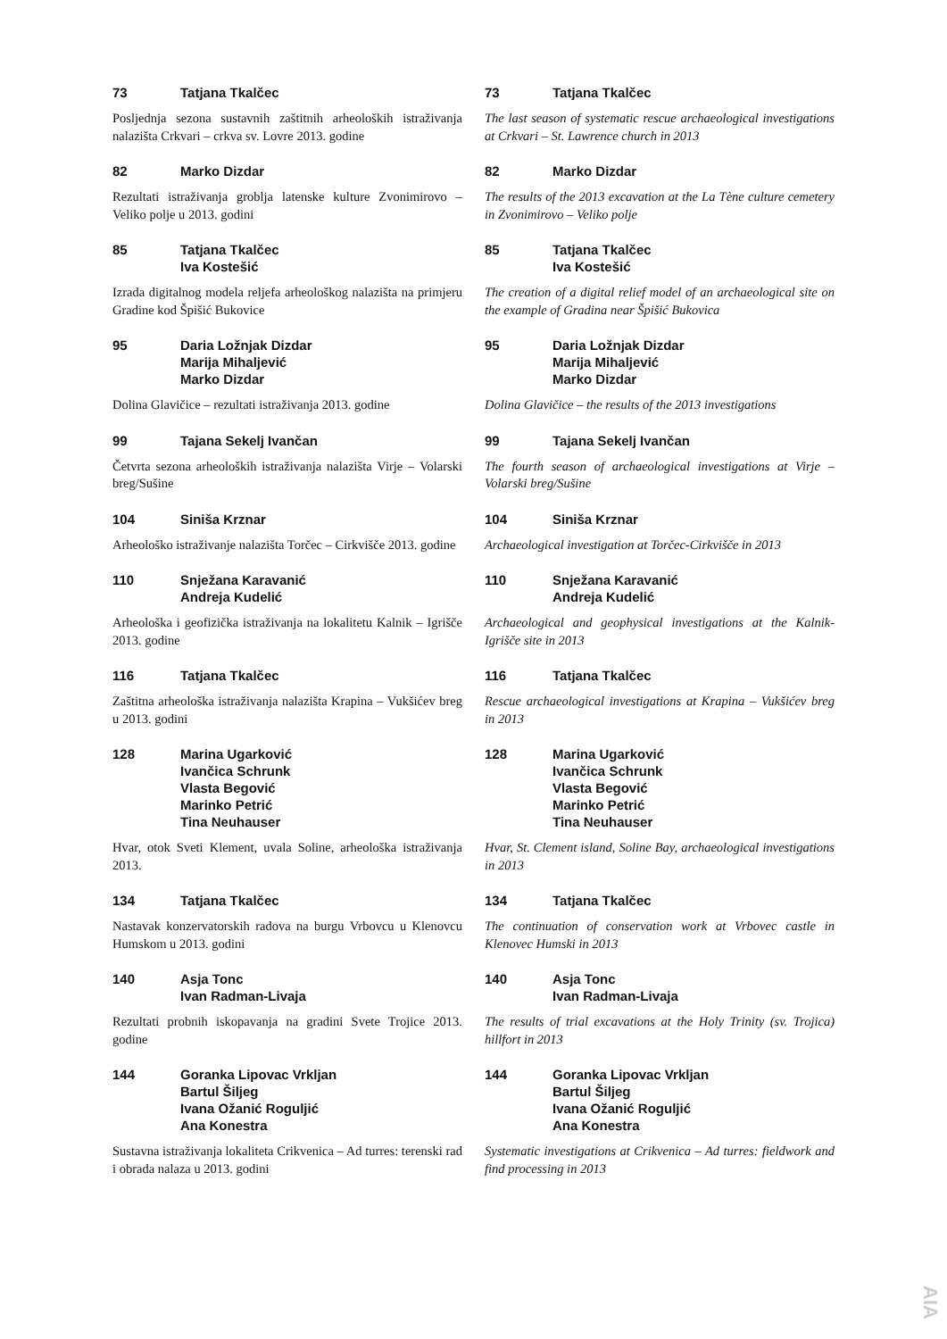73 Tatjana Tkalčec
Posljednja sezona sustavnih zaštitnih arheoloških istraživanja nalazišta Crkvari – crkva sv. Lovre 2013. godine
82 Marko Dizdar
Rezultati istraživanja groblja latenske kulture Zvonimirovo – Veliko polje u 2013. godini
85 Tatjana Tkalčec
Iva Kostešić
Izrada digitalnog modela reljefa arheološkog nalazišta na primjeru Gradine kod Špišić Bukovice
95 Daria Ložnjak Dizdar
Marija Mihaljević
Marko Dizdar
Dolina Glavičice – rezultati istraživanja 2013. godine
99 Tajana Sekelj Ivančan
Četvrta sezona arheoloških istraživanja nalazišta Virje – Volarski breg/Sušine
104 Siniša Krznar
Arheološko istraživanje nalazišta Torčec – Cirkvišče 2013. godine
110 Snježana Karavanić
Andreja Kudelić
Arheološka i geofizička istraživanja na lokalitetu Kalnik – Igrišče 2013. godine
116 Tatjana Tkalčec
Zaštitna arheološka istraživanja nalazišta Krapina – Vukšićev breg u 2013. godini
128 Marina Ugarković
Ivančica Schrunk
Vlasta Begović
Marinko Petrić
Tina Neuhauser
Hvar, otok Sveti Klement, uvala Soline, arheološka istraživanja 2013.
134 Tatjana Tkalčec
Nastavak konzervatorskih radova na burgu Vrbovcu u Klenovcu Humskom u 2013. godini
140 Asja Tonc
Ivan Radman-Livaja
Rezultati probnih iskopavanja na gradini Svete Trojice 2013. godine
144 Goranka Lipovac Vrkljan
Bartul Šiljeg
Ivana Ožanić Roguljić
Ana Konestra
Sustavna istraživanja lokaliteta Crikvenica – Ad turres: terenski rad i obrada nalaza u 2013. godini
73 Tatjana Tkalčec
The last season of systematic rescue archaeological investigations at Crkvari – St. Lawrence church in 2013
82 Marko Dizdar
The results of the 2013 excavation at the La Tène culture cemetery in Zvonimirovo – Veliko polje
85 Tatjana Tkalčec
Iva Kostešić
The creation of a digital relief model of an archaeological site on the example of Gradina near Špišić Bukovica
95 Daria Ložnjak Dizdar
Marija Mihaljević
Marko Dizdar
Dolina Glavičice – the results of the 2013 investigations
99 Tajana Sekelj Ivančan
The fourth season of archaeological investigations at Virje – Volarski breg/Sušine
104 Siniša Krznar
Archaeological investigation at Torčec-Cirkvišče in 2013
110 Snježana Karavanić
Andreja Kudelić
Archaeological and geophysical investigations at the Kalnik-Igrišče site in 2013
116 Tatjana Tkalčec
Rescue archaeological investigations at Krapina – Vukšićev breg in 2013
128 Marina Ugarković
Ivančica Schrunk
Vlasta Begović
Marinko Petrić
Tina Neuhauser
Hvar, St. Clement island, Soline Bay, archaeological investigations in 2013
134 Tatjana Tkalčec
The continuation of conservation work at Vrbovec castle in Klenovec Humski in 2013
140 Asja Tonc
Ivan Radman-Livaja
The results of trial excavations at the Holy Trinity (sv. Trojica) hillfort in 2013
144 Goranka Lipovac Vrkljan
Bartul Šiljeg
Ivana Ožanić Roguljić
Ana Konestra
Systematic investigations at Crikvenica – Ad turres: fieldwork and find processing in 2013
AIA